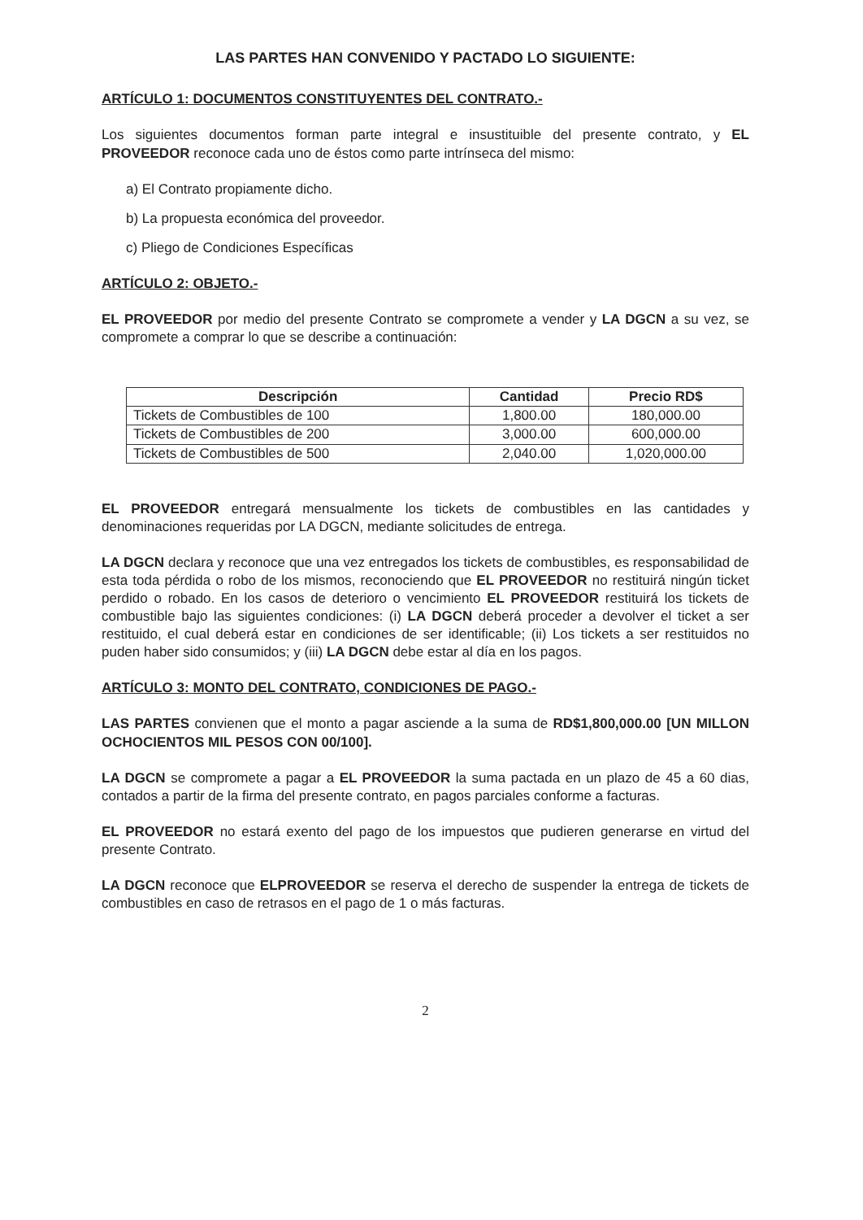LAS PARTES HAN CONVENIDO Y PACTADO LO SIGUIENTE:
ARTÍCULO 1: DOCUMENTOS CONSTITUYENTES DEL CONTRATO.-
Los siguientes documentos forman parte integral e insustituible del presente contrato, y EL PROVEEDOR reconoce cada uno de éstos como parte intrínseca del mismo:
a) El Contrato propiamente dicho.
b) La propuesta económica del proveedor.
c) Pliego de Condiciones Específicas
ARTÍCULO 2: OBJETO.-
EL PROVEEDOR por medio del presente Contrato se compromete a vender y LA DGCN a su vez, se compromete a comprar lo que se describe a continuación:
| Descripción | Cantidad | Precio RD$ |
| --- | --- | --- |
| Tickets de Combustibles de 100 | 1,800.00 | 180,000.00 |
| Tickets de Combustibles de 200 | 3,000.00 | 600,000.00 |
| Tickets de Combustibles de 500 | 2,040.00 | 1,020,000.00 |
EL PROVEEDOR entregará mensualmente los tickets de combustibles en las cantidades y denominaciones requeridas por LA DGCN, mediante solicitudes de entrega.
LA DGCN declara y reconoce que una vez entregados los tickets de combustibles, es responsabilidad de esta toda pérdida o robo de los mismos, reconociendo que EL PROVEEDOR no restituirá ningún ticket perdido o robado. En los casos de deterioro o vencimiento EL PROVEEDOR restituirá los tickets de combustible bajo las siguientes condiciones: (i) LA DGCN deberá proceder a devolver el ticket a ser restituido, el cual deberá estar en condiciones de ser identificable; (ii) Los tickets a ser restituidos no puden haber sido consumidos; y (iii) LA DGCN debe estar al día en los pagos.
ARTÍCULO 3: MONTO DEL CONTRATO, CONDICIONES DE PAGO.-
LAS PARTES convienen que el monto a pagar asciende a la suma de RD$1,800,000.00 [UN MILLON OCHOCIENTOS MIL PESOS CON 00/100].
LA DGCN se compromete a pagar a EL PROVEEDOR la suma pactada en un plazo de 45 a 60 dias, contados a partir de la firma del presente contrato, en pagos parciales conforme a facturas.
EL PROVEEDOR no estará exento del pago de los impuestos que pudieren generarse en virtud del presente Contrato.
LA DGCN reconoce que ELPROVEEDOR se reserva el derecho de suspender la entrega de tickets de combustibles en caso de retrasos en el pago de 1 o más facturas.
2